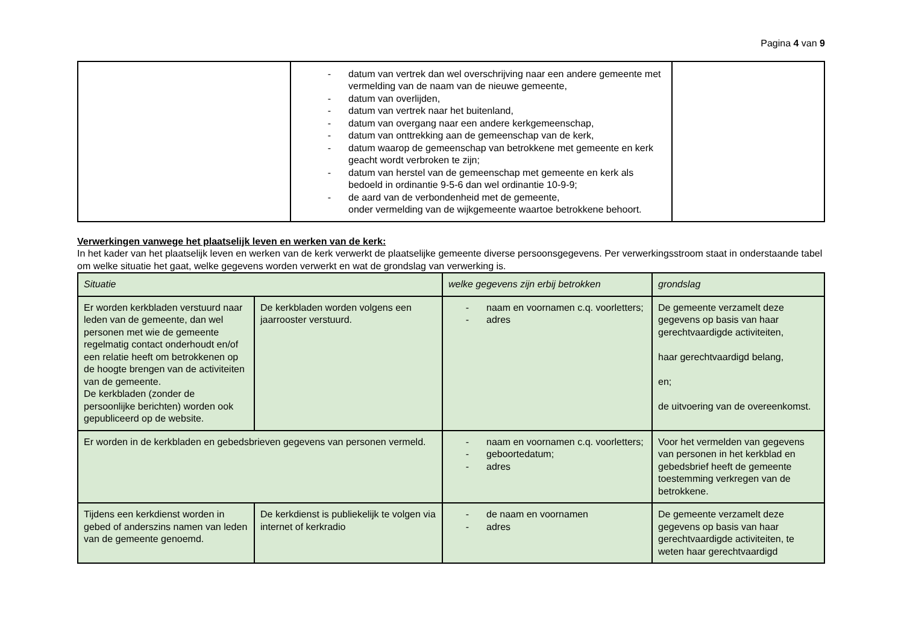Pagina 4 van 9
| | - datum van vertrek dan wel overschrijving naar een andere gemeente met vermelding van de naam van de nieuwe gemeente, - datum van overlijden, - datum van vertrek naar het buitenland, - datum van overgang naar een andere kerkgemeenschap, - datum van onttrekking aan de gemeenschap van de kerk, - datum waarop de gemeenschap van betrokkene met gemeente en kerk geacht wordt verbroken te zijn; - datum van herstel van de gemeenschap met gemeente en kerk als bedoeld in ordinantie 9-5-6 dan wel ordinantie 10-9-9; - de aard van de verbondenheid met de gemeente, onder vermelding van de wijkgemeente waartoe betrokkene behoort. | |
Verwerkingen vanwege het plaatselijk leven en werken van de kerk:
In het kader van het plaatselijk leven en werken van de kerk verwerkt de plaatselijke gemeente diverse persoonsgegevens. Per verwerkingsstroom staat in onderstaande tabel om welke situatie het gaat, welke gegevens worden verwerkt en wat de grondslag van verwerking is.
| Situatie | | welke gegevens zijn erbij betrokken | grondslag |
| --- | --- | --- | --- |
| Er worden kerkbladen verstuurd naar leden van de gemeente, dan wel personen met wie de gemeente regelmatig contact onderhoudt en/of een relatie heeft om betrokkenen op de hoogte brengen van de activiteiten van de gemeente. De kerkbladen (zonder de persoonlijke berichten) worden ook gepubliceerd op de website. | De kerkbladen worden volgens een jaarrooster verstuurd. | - naam en voornamen c.q. voorletters; - adres | De gemeente verzamelt deze gegevens op basis van haar gerechtvaardigde activiteiten, haar gerechtvaardigd belang, en; de uitvoering van de overeenkomst. |
| Er worden in de kerkbladen en gebedsbrieven gegevens van personen vermeld. | | - naam en voornamen c.q. voorletters; - geboortedatum; - adres | Voor het vermelden van gegevens van personen in het kerkblad en gebedsbrief heeft de gemeente toestemming verkregen van de betrokkene. |
| Tijdens een kerkdienst worden in gebed of anderszins namen van leden van de gemeente genoemd. | De kerkdienst is publiekelijk te volgen via internet of kerkradio | - de naam en voornamen - adres | De gemeente verzamelt deze gegevens op basis van haar gerechtvaardigde activiteiten, te weten haar gerechtvaardigd |